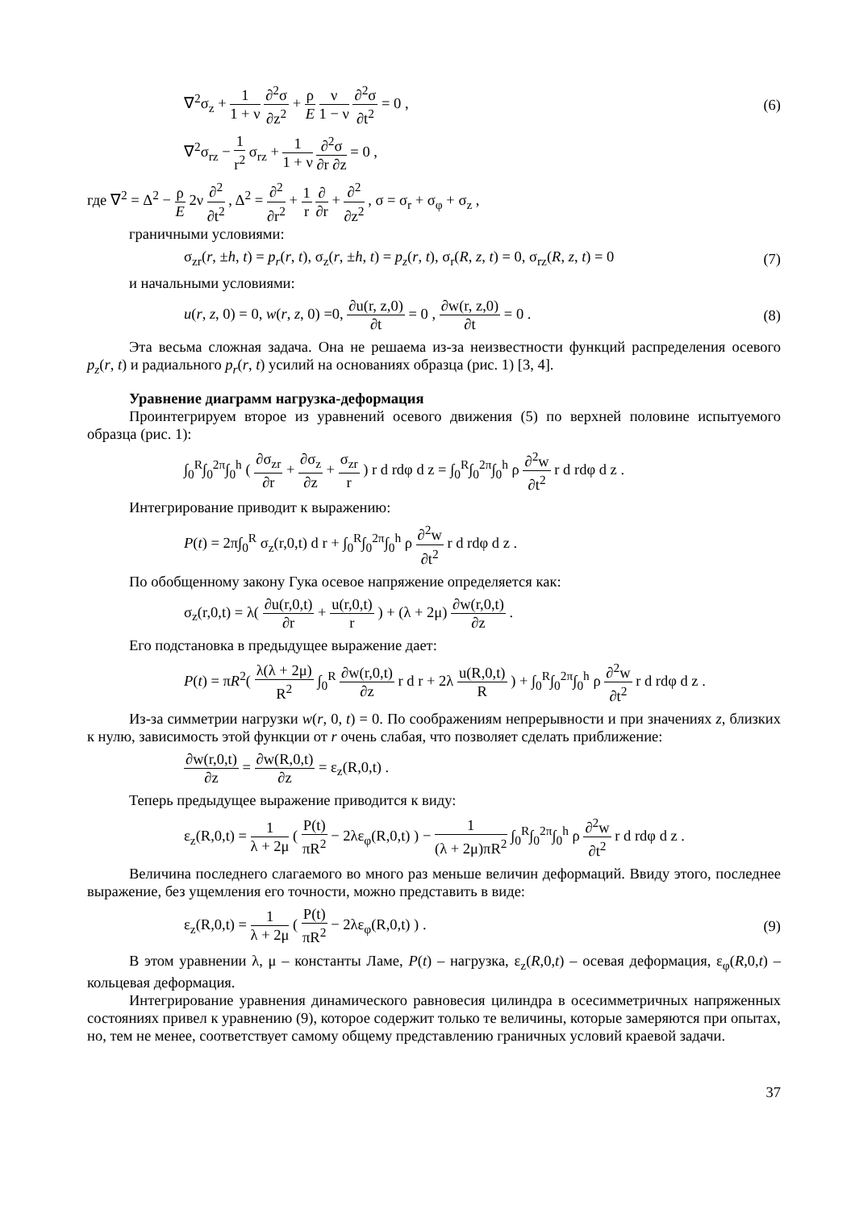∇<sup>2</sup>σ<sub>z</sub> + 1 1 + ν ∂<sup>2</sup>σ ∂z<sup>2</sup> + ρ E ν 1 − ν ∂<sup>2</sup>σ ∂t<sup>2</sup> = 0 , (6)
∇<sup>2</sup>σ<sub>rz</sub> − 1 r<sup>2</sup> σ<sub>rz</sub> + 1 1 + ν ∂<sup>2</sup>σ ∂r ∂z = 0 ,
где ∇<sup>2</sup> = Δ<sup>2</sup> − ρ E 2ν ∂<sup>2</sup> ∂t<sup>2</sup> , Δ<sup>2</sup> = ∂<sup>2</sup> ∂r<sup>2</sup> + 1 r ∂ ∂r + ∂<sup>2</sup> ∂z<sup>2</sup> , σ = σ<sub>r</sub> + σ<sub>φ</sub> + σ<sub>z</sub> ,
граничными условиями:
σ<sub>zr</sub>(r, ±h, t) = p<sub>r</sub>(r, t), σ<sub>z</sub>(r, ±h, t) = p<sub>z</sub>(r, t), σ<sub>r</sub>(R, z, t) = 0, σ<sub>rz</sub>(R, z, t) = 0 (7)
и начальными условиями:
u(r, z, 0) = 0, w(r, z, 0) =0, ∂u(r, z,0) ∂t = 0 , ∂w(r, z,0) ∂t = 0 . (8)
Эта весьма сложная задача. Она не решаема из-за неизвестности функций распределения осевого p<sub>z</sub>(r, t) и радиального p<sub>r</sub>(r, t) усилий на основаниях образца (рис. 1) [3, 4].
Уравнение диаграмм нагрузка-деформация
Проинтегрируем второе из уравнений осевого движения (5) по верхней половине испытуемого образца (рис. 1):
∫<sub>0</sub><sup>R</sup>∫<sub>0</sub><sup>2π</sup>∫<sub>0</sub><sup>h</sup> ( ∂σ<sub>zr</sub> ∂r + ∂σ<sub>z</sub> ∂z + σ<sub>zr</sub> r ) r d rdφ d z = ∫<sub>0</sub><sup>R</sup>∫<sub>0</sub><sup>2π</sup>∫<sub>0</sub><sup>h</sup> ρ ∂<sup>2</sup>w ∂t<sup>2</sup> r d rdφ d z .
Интегрирование приводит к выражению:
P(t) = 2π∫<sub>0</sub><sup>R</sup> σ<sub>z</sub>(r,0,t) d r + ∫<sub>0</sub><sup>R</sup>∫<sub>0</sub><sup>2π</sup>∫<sub>0</sub><sup>h</sup> ρ ∂<sup>2</sup>w ∂t<sup>2</sup> r d rdφ d z .
По обобщенному закону Гука осевое напряжение определяется как:
σ<sub>z</sub>(r,0,t) = λ( ∂u(r,0,t) ∂r + u(r,0,t) r ) + (λ + 2μ) ∂w(r,0,t) ∂z .
Его подстановка в предыдущее выражение дает:
P(t) = πR<sup>2</sup>( λ(λ + 2μ) R<sup>2</sup> ∫<sub>0</sub><sup>R</sup> ∂w(r,0,t) ∂z r d r + 2λ u(R,0,t) R ) + ∫<sub>0</sub><sup>R</sup>∫<sub>0</sub><sup>2π</sup>∫<sub>0</sub><sup>h</sup> ρ ∂<sup>2</sup>w ∂t<sup>2</sup> r d rdφ d z .
Из-за симметрии нагрузки w(r, 0, t) = 0. По соображениям непрерывности и при значениях z, близких к нулю, зависимость этой функции от r очень слабая, что позволяет сделать приближение:
∂w(r,0,t) ∂z = ∂w(R,0,t) ∂z = ε<sub>z</sub>(R,0,t) .
Теперь предыдущее выражение приводится к виду:
ε<sub>z</sub>(R,0,t) = 1 λ + 2μ ( P(t) πR<sup>2</sup> − 2λε<sub>φ</sub>(R,0,t) ) − 1 (λ + 2μ)πR<sup>2</sup> ∫<sub>0</sub><sup>R</sup>∫<sub>0</sub><sup>2π</sup>∫<sub>0</sub><sup>h</sup> ρ ∂<sup>2</sup>w ∂t<sup>2</sup> r d rdφ d z .
Величина последнего слагаемого во много раз меньше величин деформаций. Ввиду этого, последнее выражение, без ущемления его точности, можно представить в виде:
ε<sub>z</sub>(R,0,t) = 1 λ + 2μ ( P(t) πR<sup>2</sup> − 2λε<sub>φ</sub>(R,0,t) ) . (9)
В этом уравнении λ, μ – константы Ламе, P(t) – нагрузка, ε<sub>z</sub>(R,0,t) – осевая деформация, ε<sub>φ</sub>(R,0,t) – кольцевая деформация.
Интегрирование уравнения динамического равновесия цилиндра в осесимметричных напряженных состояниях привел к уравнению (9), которое содержит только те величины, которые замеряются при опытах, но, тем не менее, соответствует самому общему представлению граничных условий краевой задачи.
37